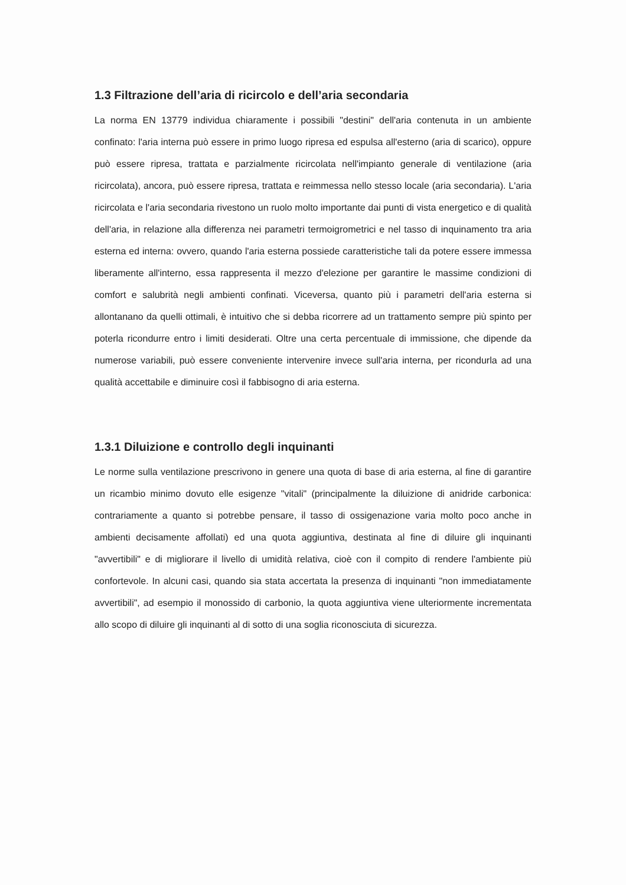1.3 Filtrazione dell’aria di ricircolo e dell’aria secondaria
La norma EN 13779 individua chiaramente i possibili "destini" dell'aria contenuta in un ambiente confinato: l'aria interna può essere in primo luogo ripresa ed espulsa all'esterno (aria di scarico), oppure può essere ripresa, trattata e parzialmente ricircolata nell'impianto generale di ventilazione (aria ricircolata), ancora, può essere ripresa, trattata e reimmessa nello stesso locale (aria secondaria). L'aria ricircolata e l'aria secondaria rivestono un ruolo molto importante dai punti di vista energetico e di qualità dell'aria, in relazione alla differenza nei parametri termoigrometrici e nel tasso di inquinamento tra aria esterna ed interna: ovvero, quando l'aria esterna possiede caratteristiche tali da potere essere immessa liberamente all'interno, essa rappresenta il mezzo d'elezione per garantire le massime condizioni di comfort e salubrità negli ambienti confinati. Viceversa, quanto più i parametri dell'aria esterna si allontanano da quelli ottimali, è intuitivo che si debba ricorrere ad un trattamento sempre più spinto per poterla ricondurre entro i limiti desiderati. Oltre una certa percentuale di immissione, che dipende da numerose variabili, può essere conveniente intervenire invece sull'aria interna, per ricondurla ad una qualità accettabile e diminuire così il fabbisogno di aria esterna.
1.3.1 Diluizione e controllo degli inquinanti
Le norme sulla ventilazione prescrivono in genere una quota di base di aria esterna, al fine di garantire un ricambio minimo dovuto elle esigenze "vitali" (principalmente la diluizione di anidride carbonica: contrariamente a quanto si potrebbe pensare, il tasso di ossigenazione varia molto poco anche in ambienti decisamente affollati) ed una quota aggiuntiva, destinata al fine di diluire gli inquinanti "avvertibili" e di migliorare il livello di umidità relativa, cioè con il compito di rendere l'ambiente più confortevole. In alcuni casi, quando sia stata accertata la presenza di inquinanti "non immediatamente avvertibili", ad esempio il monossido di carbonio, la quota aggiuntiva viene ulteriormente incrementata allo scopo di diluire gli inquinanti al di sotto di una soglia riconosciuta di sicurezza.